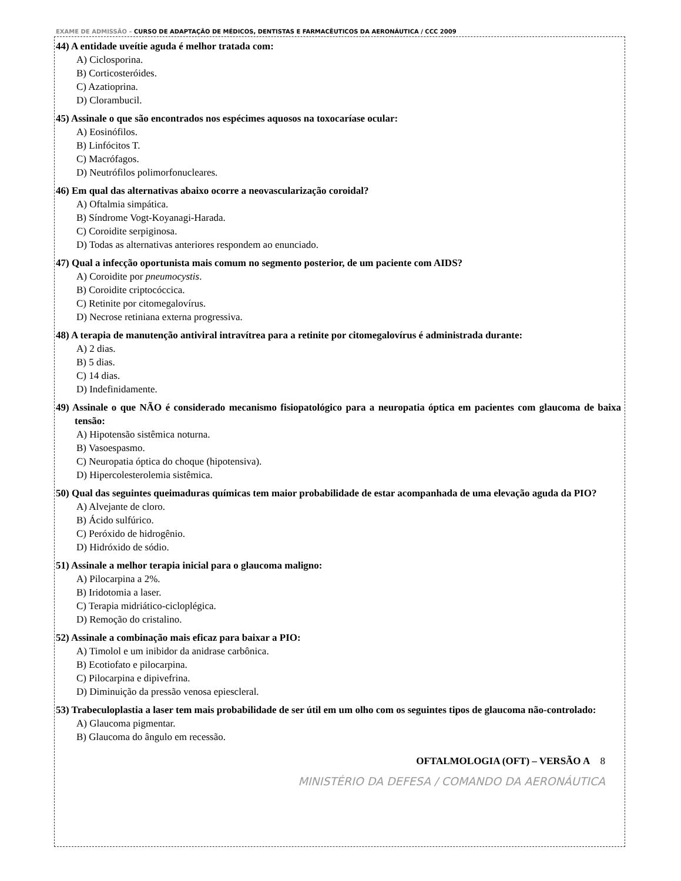EXAME DE ADMISSÃO – CURSO DE ADAPTAÇÃO DE MÉDICOS, DENTISTAS E FARMACÊUTICOS DA AERONÁUTICA / CCC 2009
44) A entidade uveítie aguda é melhor tratada com:
A) Ciclosporina.
B) Corticosteróides.
C) Azatioprina.
D) Clorambucil.
45) Assinale o que são encontrados nos espécimes aquosos na toxocaríase ocular:
A) Eosinófilos.
B) Linfócitos T.
C) Macrófagos.
D) Neutrófilos polimorfonucleares.
46) Em qual das alternativas abaixo ocorre a neovascularização coroidal?
A) Oftalmia simpática.
B) Síndrome Vogt-Koyanagi-Harada.
C) Coroidite serpiginosa.
D) Todas as alternativas anteriores respondem ao enunciado.
47) Qual a infecção oportunista mais comum no segmento posterior, de um paciente com AIDS?
A) Coroidite por pneumocystis.
B) Coroidite criptocóccica.
C) Retinite por citomegalovírus.
D) Necrose retiniana externa progressiva.
48) A terapia de manutenção antiviral intravítrea para a retinite por citomegalovírus é administrada durante:
A) 2 dias.
B) 5 dias.
C) 14 dias.
D) Indefinidamente.
49) Assinale o que NÃO é considerado mecanismo fisiopatológico para a neuropatia óptica em pacientes com glaucoma de baixa tensão:
A) Hipotensão sistêmica noturna.
B) Vasoespasmo.
C) Neuropatia óptica do choque (hipotensiva).
D) Hipercolesterolemia sistêmica.
50) Qual das seguintes queimaduras químicas tem maior probabilidade de estar acompanhada de uma elevação aguda da PIO?
A) Alvejante de cloro.
B) Ácido sulfúrico.
C) Peróxido de hidrogênio.
D) Hidróxido de sódio.
51) Assinale a melhor terapia inicial para o glaucoma maligno:
A) Pilocarpina a 2%.
B) Iridotomia a laser.
C) Terapia midriático-cicloplégica.
D) Remoção do cristalino.
52) Assinale a combinação mais eficaz para baixar a PIO:
A) Timolol e um inibidor da anidrase carbônica.
B) Ecotiofato e pilocarpina.
C) Pilocarpina e dipivefrina.
D) Diminuição da pressão venosa epiescleral.
53) Trabeculoplastia a laser tem mais probabilidade de ser útil em um olho com os seguintes tipos de glaucoma não-controlado:
A) Glaucoma pigmentar.
B) Glaucoma do ângulo em recessão.
OFTALMOLOGIA (OFT) – VERSÃO A 8
MINISTÉRIO DA DEFESA / COMANDO DA AERONÁUTICA